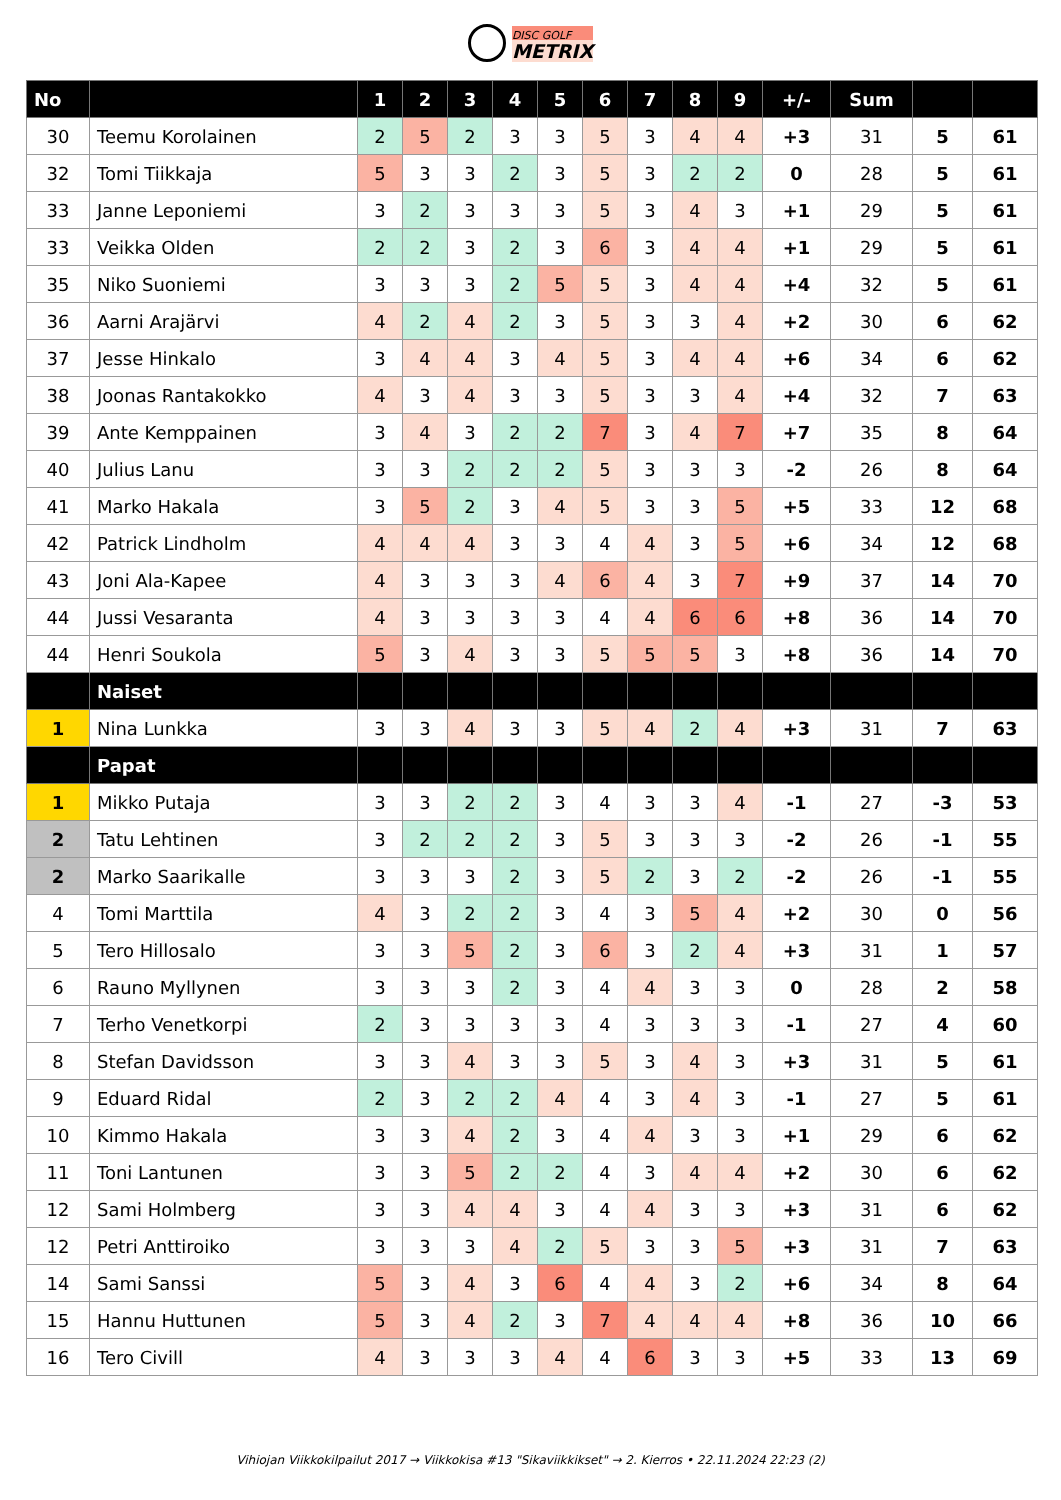DISC GOLF
METRIX
| No | | 1 | 2 | 3 | 4 | 5 | 6 | 7 | 8 | 9 | +/- | Sum | | |
| --- | --- | --- | --- | --- | --- | --- | --- | --- | --- | --- | --- | --- | --- | --- |
| 30 | Teemu Korolainen | 2 | 5 | 2 | 3 | 3 | 5 | 3 | 4 | 4 | +3 | 31 | 5 | 61 |
| 32 | Tomi Tiikkaja | 5 | 3 | 3 | 2 | 3 | 5 | 3 | 2 | 2 | 0 | 28 | 5 | 61 |
| 33 | Janne Leponiemi | 3 | 2 | 3 | 3 | 3 | 5 | 3 | 4 | 3 | +1 | 29 | 5 | 61 |
| 33 | Veikka Olden | 2 | 2 | 3 | 2 | 3 | 6 | 3 | 4 | 4 | +1 | 29 | 5 | 61 |
| 35 | Niko Suoniemi | 3 | 3 | 3 | 2 | 5 | 5 | 3 | 4 | 4 | +4 | 32 | 5 | 61 |
| 36 | Aarni Arajärvi | 4 | 2 | 4 | 2 | 3 | 5 | 3 | 3 | 4 | +2 | 30 | 6 | 62 |
| 37 | Jesse Hinkalo | 3 | 4 | 4 | 3 | 4 | 5 | 3 | 4 | 4 | +6 | 34 | 6 | 62 |
| 38 | Joonas Rantakokko | 4 | 3 | 4 | 3 | 3 | 5 | 3 | 3 | 4 | +4 | 32 | 7 | 63 |
| 39 | Ante Kemppainen | 3 | 4 | 3 | 2 | 2 | 7 | 3 | 4 | 7 | +7 | 35 | 8 | 64 |
| 40 | Julius Lanu | 3 | 3 | 2 | 2 | 2 | 5 | 3 | 3 | 3 | -2 | 26 | 8 | 64 |
| 41 | Marko Hakala | 3 | 5 | 2 | 3 | 4 | 5 | 3 | 3 | 5 | +5 | 33 | 12 | 68 |
| 42 | Patrick Lindholm | 4 | 4 | 4 | 3 | 3 | 4 | 4 | 3 | 5 | +6 | 34 | 12 | 68 |
| 43 | Joni Ala-Kapee | 4 | 3 | 3 | 3 | 4 | 6 | 4 | 3 | 7 | +9 | 37 | 14 | 70 |
| 44 | Jussi Vesaranta | 4 | 3 | 3 | 3 | 3 | 4 | 4 | 6 | 6 | +8 | 36 | 14 | 70 |
| 44 | Henri Soukola | 5 | 3 | 4 | 3 | 3 | 5 | 5 | 5 | 3 | +8 | 36 | 14 | 70 |
| | Naiset | | | | | | | | | | | | | |
| 1 | Nina Lunkka | 3 | 3 | 4 | 3 | 3 | 5 | 4 | 2 | 4 | +3 | 31 | 7 | 63 |
| | Papat | | | | | | | | | | | | | |
| 1 | Mikko Putaja | 3 | 3 | 2 | 2 | 3 | 4 | 3 | 3 | 4 | -1 | 27 | -3 | 53 |
| 2 | Tatu Lehtinen | 3 | 2 | 2 | 2 | 3 | 5 | 3 | 3 | 3 | -2 | 26 | -1 | 55 |
| 2 | Marko Saarikalle | 3 | 3 | 3 | 2 | 3 | 5 | 2 | 3 | 2 | -2 | 26 | -1 | 55 |
| 4 | Tomi Marttila | 4 | 3 | 2 | 2 | 3 | 4 | 3 | 5 | 4 | +2 | 30 | 0 | 56 |
| 5 | Tero Hillosalo | 3 | 3 | 5 | 2 | 3 | 6 | 3 | 2 | 4 | +3 | 31 | 1 | 57 |
| 6 | Rauno Myllynen | 3 | 3 | 3 | 2 | 3 | 4 | 4 | 3 | 3 | 0 | 28 | 2 | 58 |
| 7 | Terho Venetkorpi | 2 | 3 | 3 | 3 | 3 | 4 | 3 | 3 | 3 | -1 | 27 | 4 | 60 |
| 8 | Stefan Davidsson | 3 | 3 | 4 | 3 | 3 | 5 | 3 | 4 | 3 | +3 | 31 | 5 | 61 |
| 9 | Eduard Ridal | 2 | 3 | 2 | 2 | 4 | 4 | 3 | 4 | 3 | -1 | 27 | 5 | 61 |
| 10 | Kimmo Hakala | 3 | 3 | 4 | 2 | 3 | 4 | 4 | 3 | 3 | +1 | 29 | 6 | 62 |
| 11 | Toni Lantunen | 3 | 3 | 5 | 2 | 2 | 4 | 3 | 4 | 4 | +2 | 30 | 6 | 62 |
| 12 | Sami Holmberg | 3 | 3 | 4 | 4 | 3 | 4 | 4 | 3 | 3 | +3 | 31 | 6 | 62 |
| 12 | Petri Anttiroiko | 3 | 3 | 3 | 4 | 2 | 5 | 3 | 3 | 5 | +3 | 31 | 7 | 63 |
| 14 | Sami Sanssi | 5 | 3 | 4 | 3 | 6 | 4 | 4 | 3 | 2 | +6 | 34 | 8 | 64 |
| 15 | Hannu Huttunen | 5 | 3 | 4 | 2 | 3 | 7 | 4 | 4 | 4 | +8 | 36 | 10 | 66 |
| 16 | Tero Civill | 4 | 3 | 3 | 3 | 4 | 4 | 6 | 3 | 3 | +5 | 33 | 13 | 69 |
Vihiojan Viikkokilpailut 2017 → Viikkokisa #13 "Sikaviikkikset" → 2. Kierros • 22.11.2024 22:23 (2)